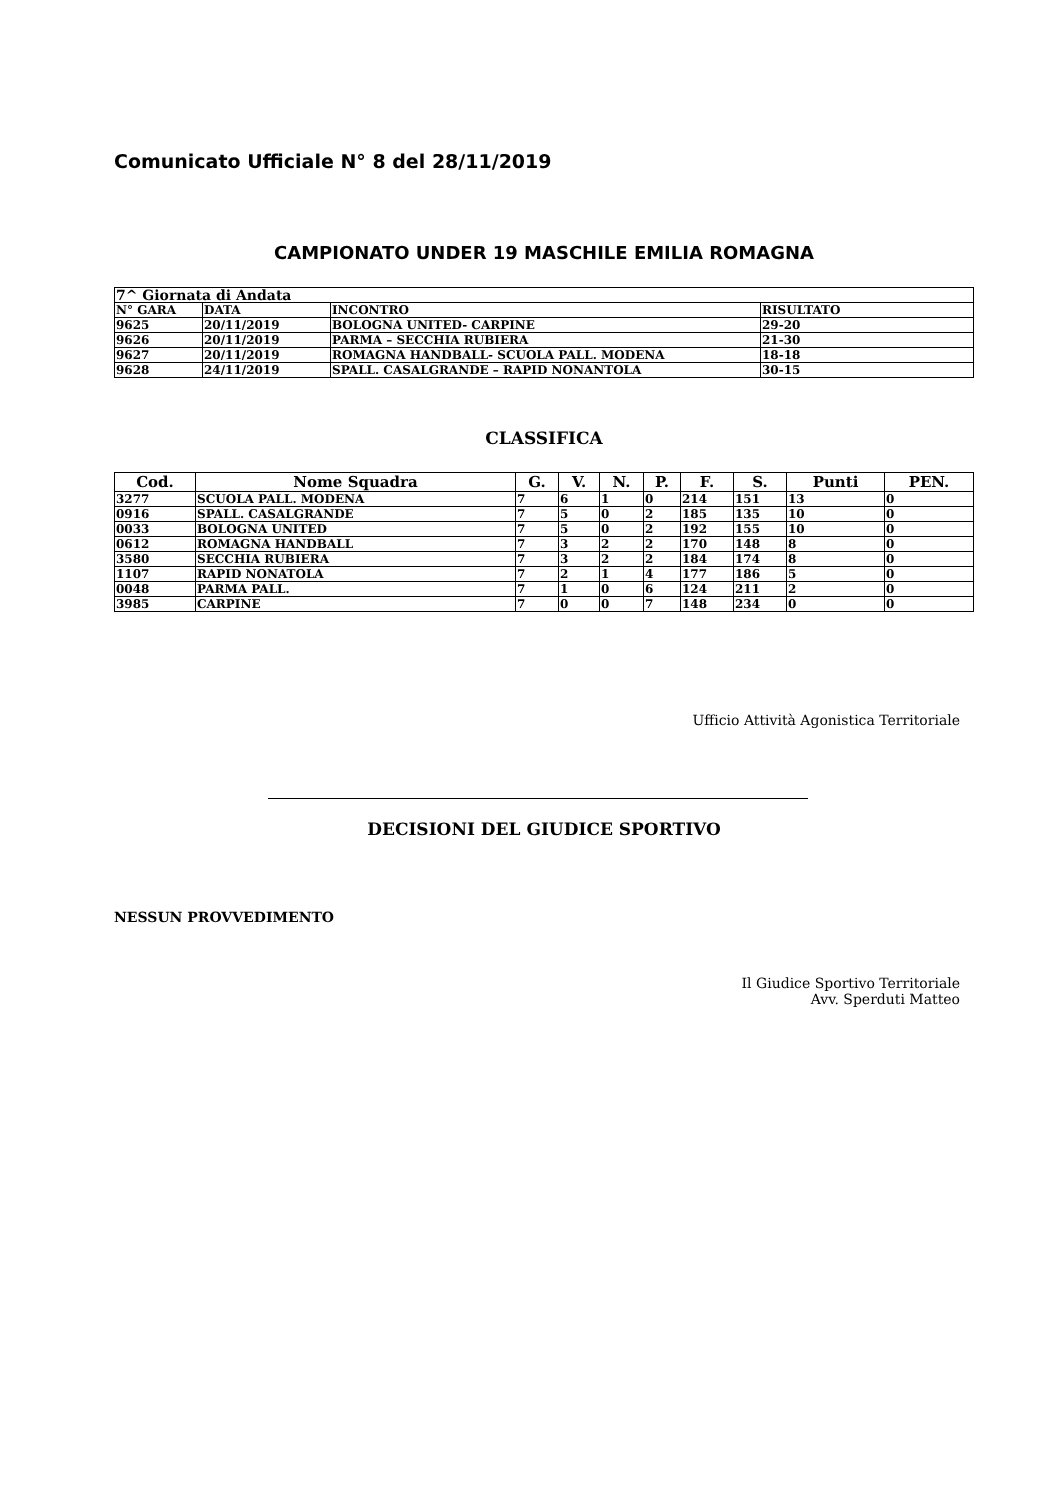Comunicato Ufficiale N° 8 del 28/11/2019
CAMPIONATO UNDER 19 MASCHILE EMILIA ROMAGNA
| 7^ Giornata di Andata | | | |
| --- | --- | --- | --- |
| N° GARA | DATA | INCONTRO | RISULTATO |
| 9625 | 20/11/2019 | BOLOGNA UNITED- CARPINE | 29-20 |
| 9626 | 20/11/2019 | PARMA – SECCHIA RUBIERA | 21-30 |
| 9627 | 20/11/2019 | ROMAGNA HANDBALL- SCUOLA PALL. MODENA | 18-18 |
| 9628 | 24/11/2019 | SPALL. CASALGRANDE – RAPID NONANTOLA | 30-15 |
CLASSIFICA
| Cod. | Nome Squadra | G. | V. | N. | P. | F. | S. | Punti | PEN. |
| --- | --- | --- | --- | --- | --- | --- | --- | --- | --- |
| 3277 | SCUOLA PALL. MODENA | 7 | 6 | 1 | 0 | 214 | 151 | 13 | 0 |
| 0916 | SPALL. CASALGRANDE | 7 | 5 | 0 | 2 | 185 | 135 | 10 | 0 |
| 0033 | BOLOGNA UNITED | 7 | 5 | 0 | 2 | 192 | 155 | 10 | 0 |
| 0612 | ROMAGNA HANDBALL | 7 | 3 | 2 | 2 | 170 | 148 | 8 | 0 |
| 3580 | SECCHIA RUBIERA | 7 | 3 | 2 | 2 | 184 | 174 | 8 | 0 |
| 1107 | RAPID NONATOLA | 7 | 2 | 1 | 4 | 177 | 186 | 5 | 0 |
| 0048 | PARMA PALL. | 7 | 1 | 0 | 6 | 124 | 211 | 2 | 0 |
| 3985 | CARPINE | 7 | 0 | 0 | 7 | 148 | 234 | 0 | 0 |
Ufficio Attività Agonistica Territoriale
DECISIONI DEL GIUDICE SPORTIVO
NESSUN PROVVEDIMENTO
Il Giudice Sportivo Territoriale
Avv. Sperduti Matteo